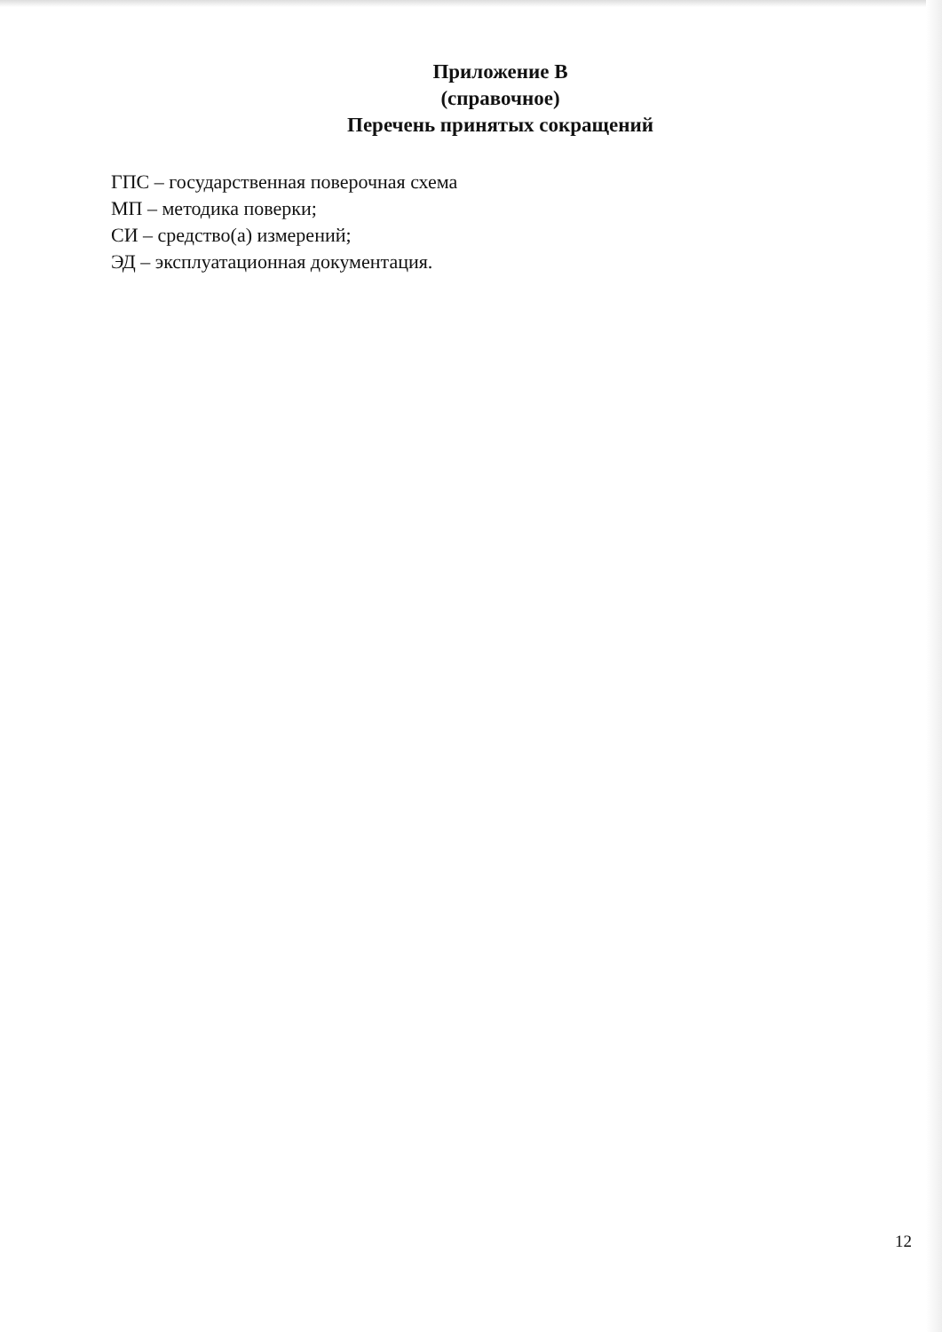Приложение В
(справочное)
Перечень принятых сокращений
ГПС – государственная поверочная схема
МП – методика поверки;
СИ – средство(а) измерений;
ЭД – эксплуатационная документация.
12